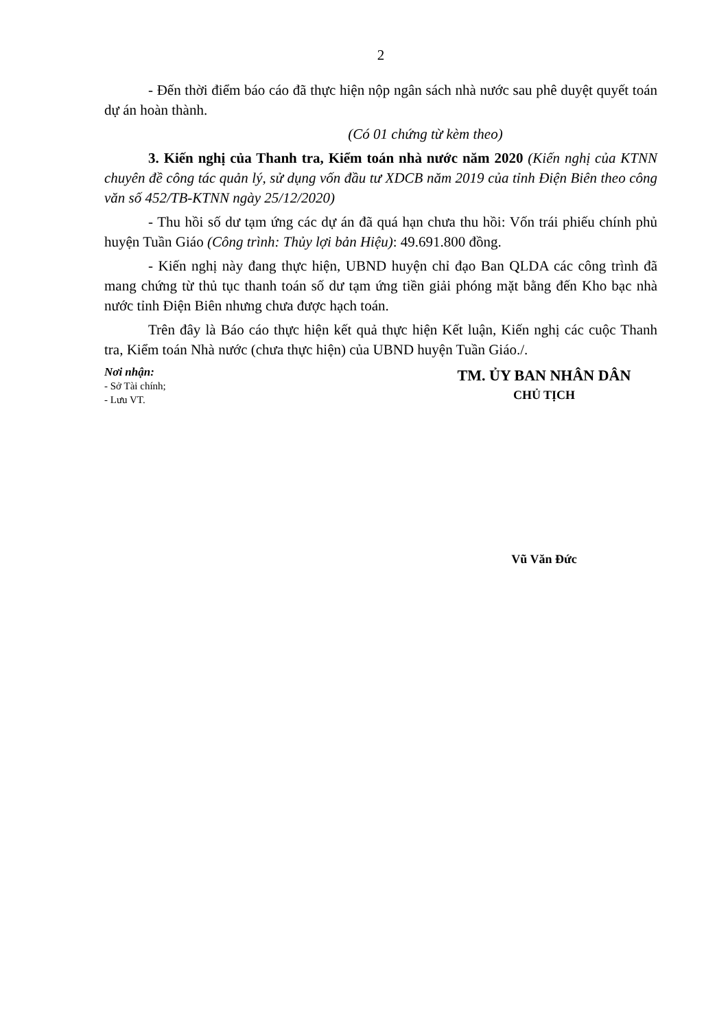2
- Đến thời điểm báo cáo đã thực hiện nộp ngân sách nhà nước sau phê duyệt quyết toán dự án hoàn thành.
(Có 01 chứng từ kèm theo)
3. Kiến nghị của Thanh tra, Kiểm toán nhà nước năm 2020 (Kiến nghị của KTNN chuyên đề công tác quản lý, sử dụng vốn đầu tư XDCB năm 2019 của tỉnh Điện Biên theo công văn số 452/TB-KTNN ngày 25/12/2020)
- Thu hồi số dư tạm ứng các dự án đã quá hạn chưa thu hồi: Vốn trái phiếu chính phủ huyện Tuần Giáo (Công trình: Thủy lợi bản Hiệu): 49.691.800 đồng.
- Kiến nghị này đang thực hiện, UBND huyện chỉ đạo Ban QLDA các công trình đã mang chứng từ thủ tục thanh toán số dư tạm ứng tiền giải phóng mặt bằng đến Kho bạc nhà nước tỉnh Điện Biên nhưng chưa được hạch toán.
Trên đây là Báo cáo thực hiện kết quả thực hiện Kết luận, Kiến nghị các cuộc Thanh tra, Kiểm toán Nhà nước (chưa thực hiện) của UBND huyện Tuần Giáo./.
Nơi nhận:
- Sở Tài chính;
- Lưu VT.
TM. ỦY BAN NHÂN DÂN
CHỦ TỊCH
Vũ Văn Đức